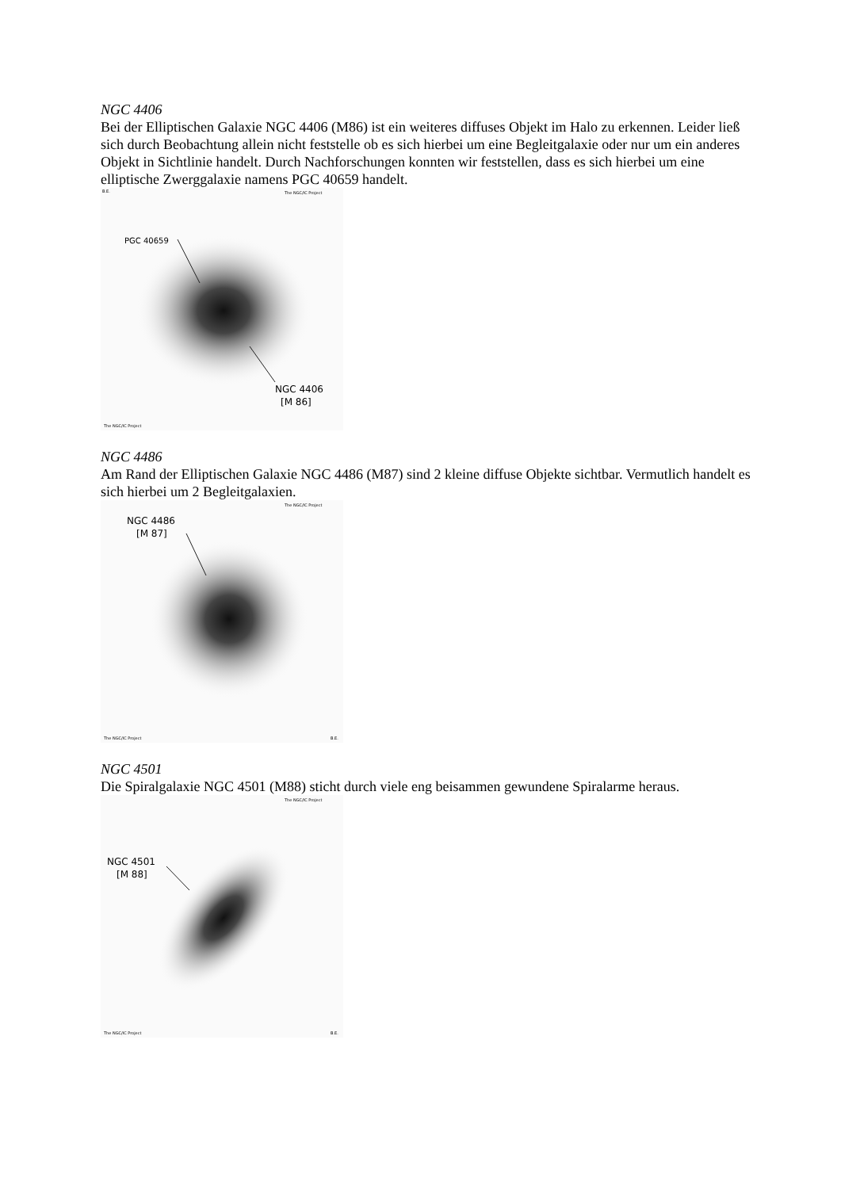NGC 4406
Bei der Elliptischen Galaxie NGC 4406 (M86) ist ein weiteres diffuses Objekt im Halo zu erkennen. Leider ließ sich durch Beobachtung allein nicht feststelle ob es sich hierbei um eine Begleitgalaxie oder nur um ein anderes Objekt in Sichtlinie handelt. Durch Nachforschungen konnten wir feststellen, dass es sich hierbei um eine elliptische Zwerggalaxie namens PGC 40659 handelt.
PGC 40659
NGC 4406
[M 86]
B.E.
The NGC/IC Project
The NGC/IC Project
NGC 4486
Am Rand der Elliptischen Galaxie NGC 4486 (M87) sind 2 kleine diffuse Objekte sichtbar. Vermutlich handelt es sich hierbei um 2 Begleitgalaxien.
NGC 4486
[M 87]
The NGC/IC Project
The NGC/IC Project
B.E.
NGC 4501
Die Spiralgalaxie NGC 4501 (M88) sticht durch viele eng beisammen gewundene Spiralarme heraus.
NGC 4501
[M 88]
The NGC/IC Project
The NGC/IC Project
B.E.